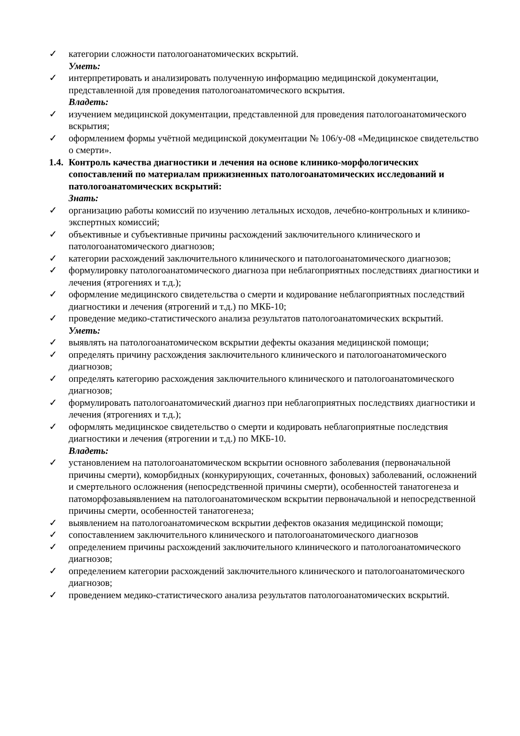✓ категории сложности патологоанатомических вскрытий.
Уметь:
✓ интерпретировать и анализировать полученную информацию медицинской документации, представленной для проведения патологоанатомического вскрытия.
Владеть:
✓ изучением медицинской документации, представленной для проведения патологоанатомического вскрытия;
✓ оформлением формы учётной медицинской документации № 106/у-08 «Медицинское свидетельство о смерти».
1.4. Контроль качества диагностики и лечения на основе клинико-морфологических сопоставлений по материалам прижизненных патологоанатомических исследований и патологоанатомических вскрытий:
Знать:
✓ организацию работы комиссий по изучению летальных исходов, лечебно-контрольных и клинико-экспертных комиссий;
✓ объективные и субъективные причины расхождений заключительного клинического и патологоанатомического диагнозов;
✓ категории расхождений заключительного клинического и патологоанатомического диагнозов;
✓ формулировку патологоанатомического диагноза при неблагоприятных последствиях диагностики и лечения (ятрогениях и т.д.);
✓ оформление медицинского свидетельства о смерти и кодирование неблагоприятных последствий диагностики и лечения (ятрогений и т.д.) по МКБ-10;
✓ проведение медико-статистического анализа результатов патологоанатомических вскрытий.
Уметь:
✓ выявлять на патологоанатомическом вскрытии дефекты оказания медицинской помощи;
✓ определять причину расхождения заключительного клинического и патологоанатомического диагнозов;
✓ определять категорию расхождения заключительного клинического и патологоанатомического диагнозов;
✓ формулировать патологоанатомический диагноз при неблагоприятных последствиях диагностики и лечения (ятрогениях и т.д.);
✓ оформлять медицинское свидетельство о смерти и кодировать неблагоприятные последствия диагностики и лечения (ятрогении и т.д.) по МКБ-10.
Владеть:
✓ установлением на патологоанатомическом вскрытии основного заболевания (первоначальной причины смерти), коморбидных (конкурирующих, сочетанных, фоновых) заболеваний, осложнений и смертельного осложнения (непосредственной причины смерти), особенностей танатогенеза и патоморфозавыявлением на патологоанатомическом вскрытии первоначальной и непосредственной причины смерти, особенностей танатогенеза;
✓ выявлением на патологоанатомическом вскрытии дефектов оказания медицинской помощи;
✓ сопоставлением заключительного клинического и патологоанатомического диагнозов
✓ определением причины расхождений заключительного клинического и патологоанатомического диагнозов;
✓ определением категории расхождений заключительного клинического и патологоанатомического диагнозов;
✓ проведением медико-статистического анализа результатов патологоанатомических вскрытий.